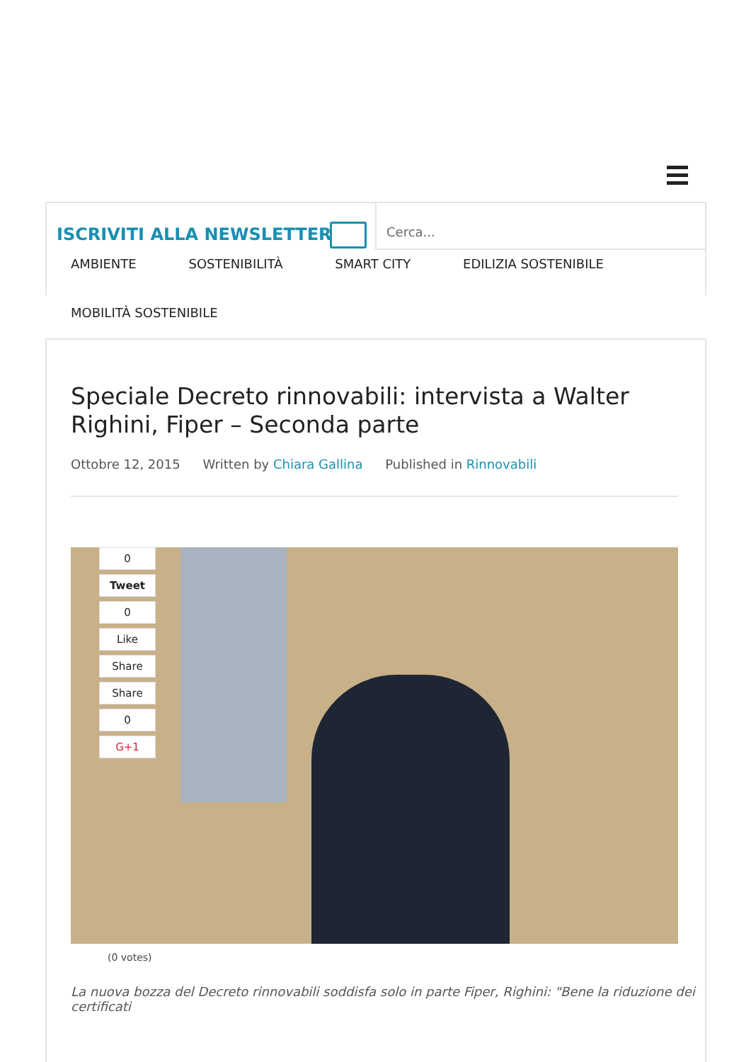ISCRIVITI ALLA NEWSLETTER
Cerca...
AMBIENTE SOSTENIBILITÀ SMART CITY EDILIZIA SOSTENIBILE MOBILITÀ SOSTENIBILE
Speciale Decreto rinnovabili: intervista a Walter Righini, Fiper – Seconda parte
Ottobre 12, 2015 Written by Chiara Gallina Published in Rinnovabili
0
Tweet
0
Like
Share
Share
0
G+1
(0 votes)
La nuova bozza del Decreto rinnovabili soddisfa solo in parte Fiper, Righini: "Bene la riduzione dei certificati